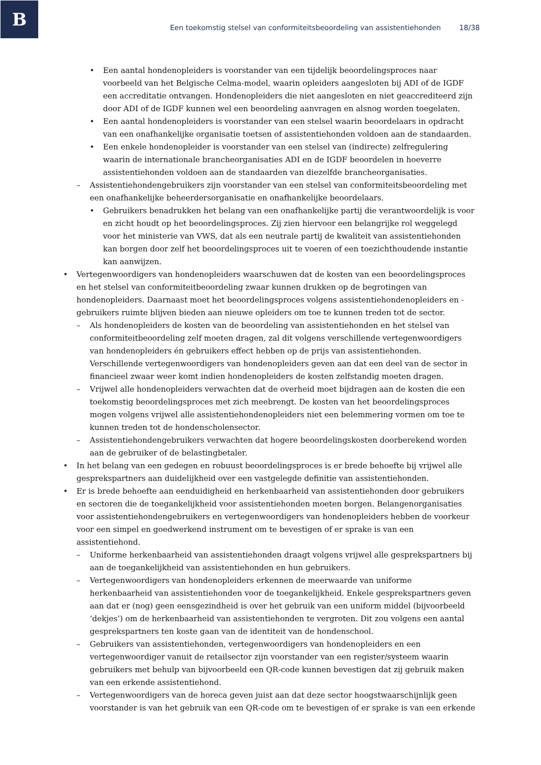B
Een toekomstig stelsel van conformiteitsbeoordeling van assistentiehonden 18/38
• Een aantal hondenopleiders is voorstander van een tijdelijk beoordelingsproces naar voorbeeld van het Belgische Celma-model, waarin opleiders aangesloten bij ADI of de IGDF een accreditatie ontvangen. Hondenopleiders die niet aangesloten en niet geaccrediteerd zijn door ADI of de IGDF kunnen wel een beoordeling aanvragen en alsnog worden toegelaten.
• Een aantal hondenopleiders is voorstander van een stelsel waarin beoordelaars in opdracht van een onafhankelijke organisatie toetsen of assistentiehonden voldoen aan de standaarden.
• Een enkele hondenopleider is voorstander van een stelsel van (indirecte) zelfregulering waarin de internationale brancheorganisaties ADI en de IGDF beoordelen in hoeverre assistentiehonden voldoen aan de standaarden van diezelfde brancheorganisaties.
– Assistentiehondengebruikers zijn voorstander van een stelsel van conformiteitsbeoordeling met een onafhankelijke beheerdersorganisatie en onafhankelijke beoordelaars.
• Gebruikers benadrukken het belang van een onafhankelijke partij die verantwoordelijk is voor en zicht houdt op het beoordelingsproces. Zij zien hiervoor een belangrijke rol weggelegd voor het ministerie van VWS, dat als een neutrale partij de kwaliteit van assistentiehonden kan borgen door zelf het beoordelingsproces uit te voeren of een toezichthoudende instantie kan aanwijzen.
• Vertegenwoordigers van hondenopleiders waarschuwen dat de kosten van een beoordelingsproces en het stelsel van conformiteitbeoordeling zwaar kunnen drukken op de begrotingen van hondenopleiders. Daarnaast moet het beoordelingsproces volgens assistentiehondenopleiders en -gebruikers ruimte blijven bieden aan nieuwe opleiders om toe te kunnen treden tot de sector.
– Als hondenopleiders de kosten van de beoordeling van assistentiehonden en het stelsel van conformiteitbeoordeling zelf moeten dragen, zal dit volgens verschillende vertegenwoordigers van hondenopleiders én gebruikers effect hebben op de prijs van assistentiehonden. Verschillende vertegenwoordigers van hondenopleiders geven aan dat een deel van de sector in financieel zwaar weer komt indien hondenopleiders de kosten zelfstandig moeten dragen.
– Vrijwel alle hondenopleiders verwachten dat de overheid moet bijdragen aan de kosten die een toekomstig beoordelingsproces met zich meebrengt. De kosten van het beoordelingsproces mogen volgens vrijwel alle assistentiehondenopleiders niet een belemmering vormen om toe te kunnen treden tot de hondenscholensector.
– Assistentiehondengebruikers verwachten dat hogere beoordelingskosten doorberekend worden aan de gebruiker of de belastingbetaler.
• In het belang van een gedegen en robuust beoordelingsproces is er brede behoefte bij vrijwel alle gesprekspartners aan duidelijkheid over een vastgelegde definitie van assistentiehonden.
• Er is brede behoefte aan eenduidigheid en herkenbaarheid van assistentiehonden door gebruikers en sectoren die de toegankelijkheid voor assistentiehonden moeten borgen. Belangenorganisaties voor assistentiehondengebruikers en vertegenwoordigers van hondenopleiders hebben de voorkeur voor een simpel en goedwerkend instrument om te bevestigen of er sprake is van een assistentiehond.
– Uniforme herkenbaarheid van assistentiehonden draagt volgens vrijwel alle gesprekspartners bij aan de toegankelijkheid van assistentiehonden en hun gebruikers.
– Vertegenwoordigers van hondenopleiders erkennen de meerwaarde van uniforme herkenbaarheid van assistentiehonden voor de toegankelijkheid. Enkele gesprekspartners geven aan dat er (nog) geen eensgezindheid is over het gebruik van een uniform middel (bijvoorbeeld ‘dekjes’) om de herkenbaarheid van assistentiehonden te vergroten. Dit zou volgens een aantal gesprekspartners ten koste gaan van de identiteit van de hondenschool.
– Gebruikers van assistentiehonden, vertegenwoordigers van hondenopleiders en een vertegenwoordiger vanuit de retailsector zijn voorstander van een register/systeem waarin gebruikers met behulp van bijvoorbeeld een QR-code kunnen bevestigen dat zij gebruik maken van een erkende assistentiehond.
– Vertegenwoordigers van de horeca geven juist aan dat deze sector hoogstwaarschijnlijk geen voorstander is van het gebruik van een QR-code om te bevestigen of er sprake is van een erkende